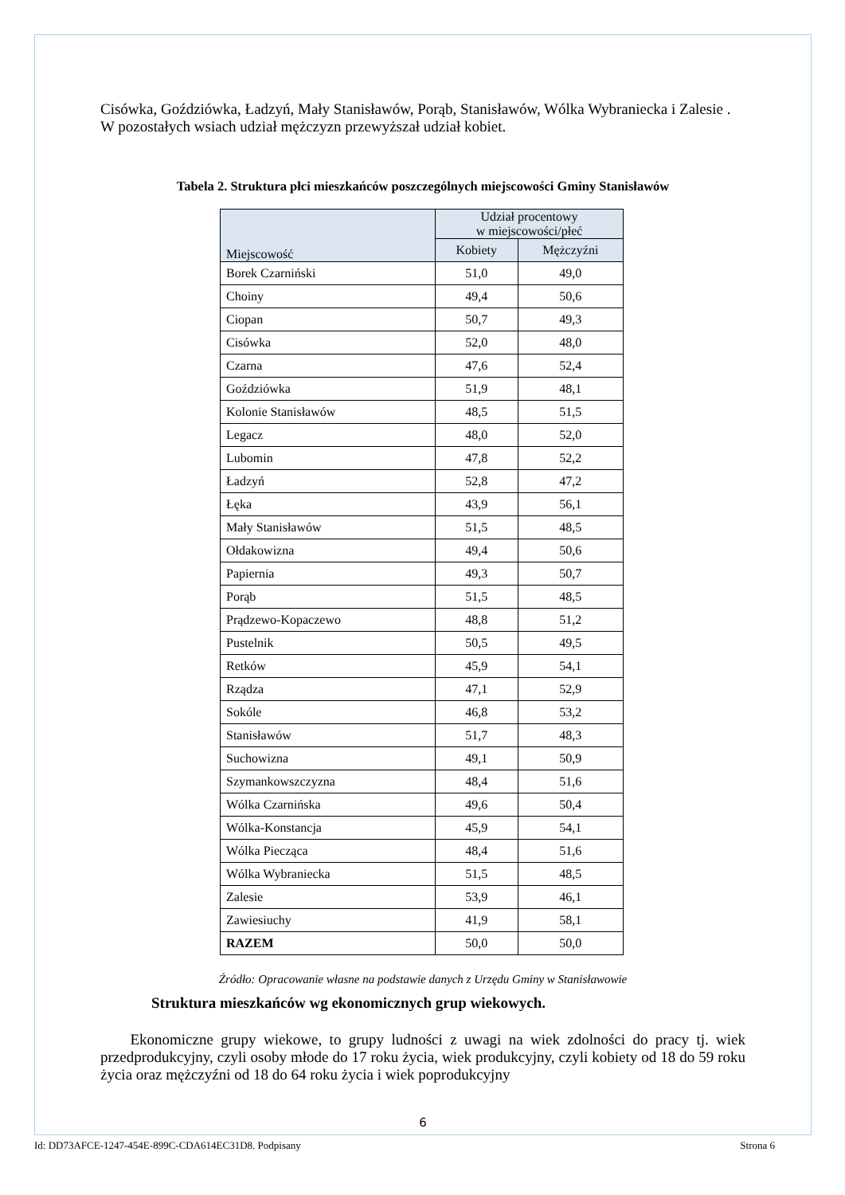Cisówka, Goździówka, Ładzyń, Mały Stanisławów, Porąb, Stanisławów, Wólka Wybraniecka i Zalesie . W pozostałych wsiach udział mężczyzn przewyższał udział kobiet.
Tabela 2. Struktura płci mieszkańców poszczególnych miejscowości Gminy Stanisławów
| Miejscowość | Udział procentowy w miejscowości/płeć | |
| --- | --- | --- |
| | Kobiety | Mężczyźni |
| Borek Czarniński | 51,0 | 49,0 |
| Choiny | 49,4 | 50,6 |
| Ciopan | 50,7 | 49,3 |
| Cisówka | 52,0 | 48,0 |
| Czarna | 47,6 | 52,4 |
| Goździówka | 51,9 | 48,1 |
| Kolonie Stanisławów | 48,5 | 51,5 |
| Legacz | 48,0 | 52,0 |
| Lubomin | 47,8 | 52,2 |
| Ładzyń | 52,8 | 47,2 |
| Łęka | 43,9 | 56,1 |
| Mały Stanisławów | 51,5 | 48,5 |
| Ołdakowizna | 49,4 | 50,6 |
| Papiernia | 49,3 | 50,7 |
| Porąb | 51,5 | 48,5 |
| Prądzewo-Kopaczewo | 48,8 | 51,2 |
| Pustelnik | 50,5 | 49,5 |
| Retków | 45,9 | 54,1 |
| Rządza | 47,1 | 52,9 |
| Sokóle | 46,8 | 53,2 |
| Stanisławów | 51,7 | 48,3 |
| Suchowizna | 49,1 | 50,9 |
| Szymankowszczyzna | 48,4 | 51,6 |
| Wólka Czarnińska | 49,6 | 50,4 |
| Wólka-Konstancja | 45,9 | 54,1 |
| Wólka Piecząca | 48,4 | 51,6 |
| Wólka Wybraniecka | 51,5 | 48,5 |
| Zalesie | 53,9 | 46,1 |
| Zawiesiuchy | 41,9 | 58,1 |
| RAZEM | 50,0 | 50,0 |
Źródło: Opracowanie własne na podstawie danych z Urzędu Gminy w Stanisławowie
Struktura mieszkańców wg ekonomicznych grup wiekowych.
Ekonomiczne grupy wiekowe, to grupy ludności z uwagi na wiek zdolności do pracy tj. wiek przedprodukcyjny, czyli osoby młode do 17 roku życia, wiek produkcyjny, czyli kobiety od 18 do 59 roku życia oraz mężczyźni od 18 do 64 roku życia i wiek poprodukcyjny
6
Id: DD73AFCE-1247-454E-899C-CDA614EC31D8. Podpisany Strona 6